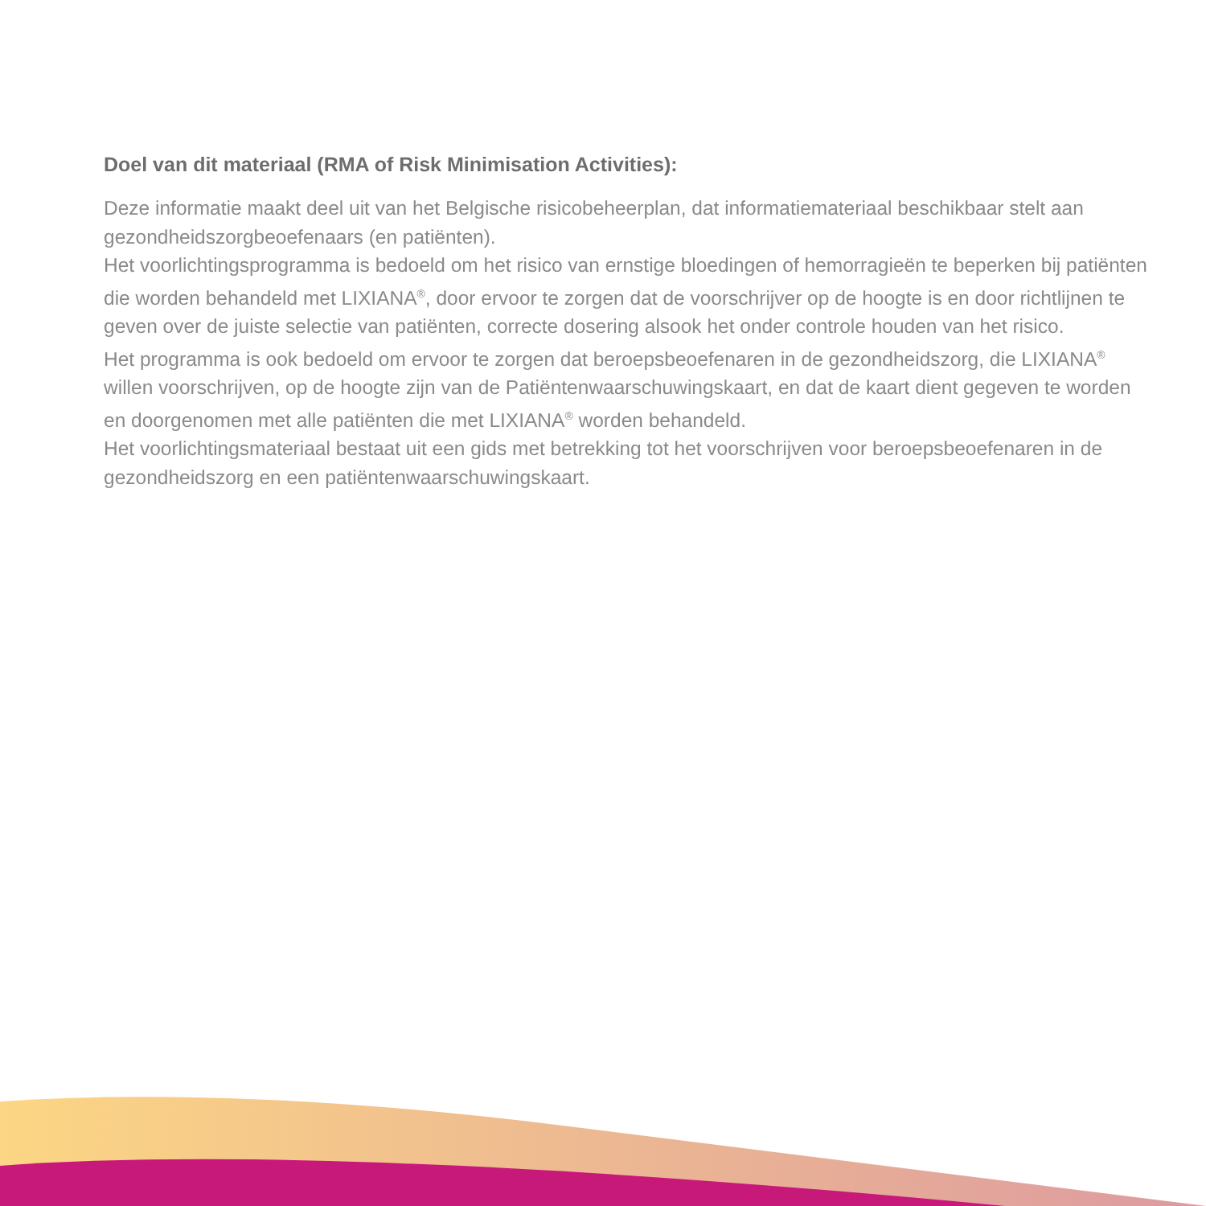Doel van dit materiaal (RMA of Risk Minimisation Activities):
Deze informatie maakt deel uit van het Belgische risicobeheerplan, dat informatiemateriaal beschikbaar stelt aan gezondheidszorgbeoefenaars (en patiënten).
Het voorlichtingsprogramma is bedoeld om het risico van ernstige bloedingen of hemorragieën te beperken bij patiënten die worden behandeld met LIXIANA<sup>®</sup>, door ervoor te zorgen dat de voorschrijver op de hoogte is en door richtlijnen te geven over de juiste selectie van patiënten, correcte dosering alsook het onder controle houden van het risico.
Het programma is ook bedoeld om ervoor te zorgen dat beroepsbeoefenaren in de gezondheidszorg, die LIXIANA<sup>®</sup> willen voorschrijven, op de hoogte zijn van de Patiëntenwaarschuwingskaart, en dat de kaart dient gegeven te worden en doorgenomen met alle patiënten die met LIXIANA<sup>®</sup> worden behandeld.
Het voorlichtingsmateriaal bestaat uit een gids met betrekking tot het voorschrijven voor beroepsbeoefenaren in de gezondheidszorg en een patiëntenwaarschuwingskaart.